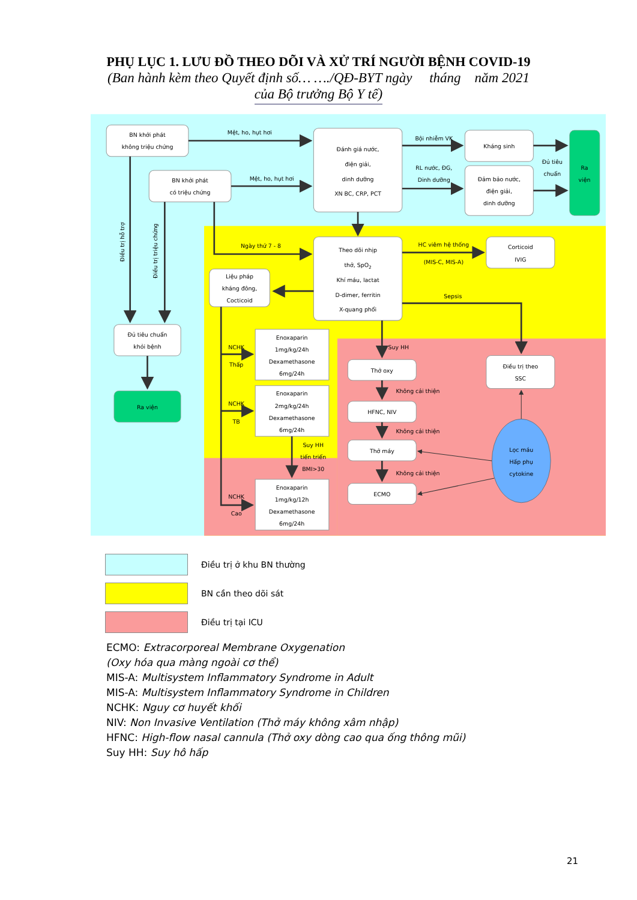PHỤ LỤC 1. LƯU ĐỒ THEO DÕI VÀ XỬ TRÍ NGƯỜI BỆNH COVID-19
(Ban hành kèm theo Quyết định số… …./QĐ-BYT ngày tháng năm 2021
của Bộ trưởng Bộ Y tế)
BN khởi phát
không triệu chứng
BN khởi phát
có triệu chứng
Đánh giá nước,
điện giải,
dinh dưỡng
XN BC, CRP, PCT
Kháng sinh
Đảm bảo nước,
điện giải,
dinh dưỡng
Ra
viện
Theo dõi nhịp
thở, SpO2
Khí máu, lactat
D-dimer, ferritin
X-quang phổi
Corticoid
IVIG
Liệu pháp
kháng đông,
Cocticoid
Đủ tiêu chuẩn
khỏi bệnh
Ra viện
Enoxaparin
1mg/kg/24h
Dexamethasone
6mg/24h
Enoxaparin
2mg/kg/24h
Dexamethasone
6mg/24h
Enoxaparin
1mg/kg/12h
Dexamethasone
6mg/24h
Thở oxy
HFNC, NIV
Thở máy
ECMO
Điều trị theo
SSC
Lọc máu
Hấp phụ
cytokine
Mệt, ho, hụt hơi
Mệt, ho, hụt hơi
Bội nhiễm VK
RL nước, ĐG,
Dinh dưỡng
Đủ tiêu
chuẩn
Ngày thứ 7 - 8
HC viêm hệ thống
(MIS-C, MIS-A)
Sepsis
NCHK
Thấp
NCHK
TB
NCHK
Cao
Suy HH
tiến triển
BMI>30
Suy HH
Không cải thiện
Không cải thiện
Không cải thiện
Điều trị hỗ trợ
Điều trị triệu chứng
Điều trị ở khu BN thường
BN cần theo dõi sát
Điều trị tại ICU
ECMO: Extracorporeal Membrane Oxygenation
(Oxy hóa qua màng ngoài cơ thể)
MIS-A: Multisystem Inflammatory Syndrome in Adult
MIS-A: Multisystem Inflammatory Syndrome in Children
NCHK: Nguy cơ huyết khối
NIV: Non Invasive Ventilation (Thở máy không xâm nhập)
HFNC: High-flow nasal cannula (Thở oxy dòng cao qua ống thông mũi)
Suy HH: Suy hô hấp
21